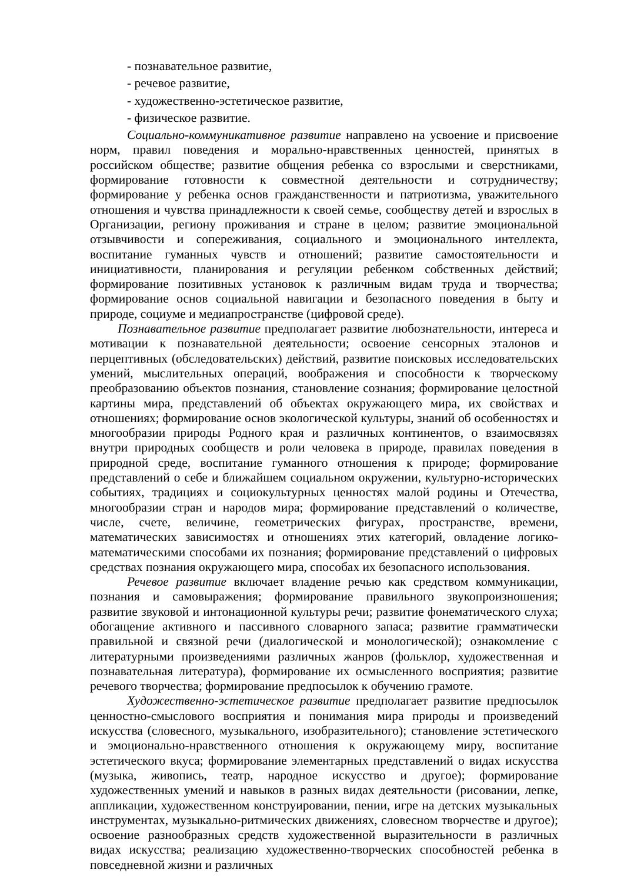- познавательное развитие,
- речевое развитие,
- художественно-эстетическое развитие,
- физическое развитие.
Социально-коммуникативное развитие направлено на усвоение и присвоение норм, правил поведения и морально-нравственных ценностей, принятых в российском обществе; развитие общения ребенка со взрослыми и сверстниками, формирование готовности к совместной деятельности и сотрудничеству; формирование у ребенка основ гражданственности и патриотизма, уважительного отношения и чувства принадлежности к своей семье, сообществу детей и взрослых в Организации, региону проживания и стране в целом; развитие эмоциональной отзывчивости и сопереживания, социального и эмоционального интеллекта, воспитание гуманных чувств и отношений; развитие самостоятельности и инициативности, планирования и регуляции ребенком собственных действий; формирование позитивных установок к различным видам труда и творчества; формирование основ социальной навигации и безопасного поведения в быту и природе, социуме и медиапространстве (цифровой среде).
Познавательное развитие предполагает развитие любознательности, интереса и мотивации к познавательной деятельности; освоение сенсорных эталонов и перцептивных (обследовательских) действий, развитие поисковых исследовательских умений, мыслительных операций, воображения и способности к творческому преобразованию объектов познания, становление сознания; формирование целостной картины мира, представлений об объектах окружающего мира, их свойствах и отношениях; формирование основ экологической культуры, знаний об особенностях и многообразии природы Родного края и различных континентов, о взаимосвязях внутри природных сообществ и роли человека в природе, правилах поведения в природной среде, воспитание гуманного отношения к природе; формирование представлений о себе и ближайшем социальном окружении, культурно-исторических событиях, традициях и социокультурных ценностях малой родины и Отечества, многообразии стран и народов мира; формирование представлений о количестве, числе, счете, величине, геометрических фигурах, пространстве, времени, математических зависимостях и отношениях этих категорий, овладение логико-математическими способами их познания; формирование представлений о цифровых средствах познания окружающего мира, способах их безопасного использования.
Речевое развитие включает владение речью как средством коммуникации, познания и самовыражения; формирование правильного звукопроизношения; развитие звуковой и интонационной культуры речи; развитие фонематического слуха; обогащение активного и пассивного словарного запаса; развитие грамматически правильной и связной речи (диалогической и монологической); ознакомление с литературными произведениями различных жанров (фольклор, художественная и познавательная литература), формирование их осмысленного восприятия; развитие речевого творчества; формирование предпосылок к обучению грамоте.
Художественно-эстетическое развитие предполагает развитие предпосылок ценностно-смыслового восприятия и понимания мира природы и произведений искусства (словесного, музыкального, изобразительного); становление эстетического и эмоционально-нравственного отношения к окружающему миру, воспитание эстетического вкуса; формирование элементарных представлений о видах искусства (музыка, живопись, театр, народное искусство и другое); формирование художественных умений и навыков в разных видах деятельности (рисовании, лепке, аппликации, художественном конструировании, пении, игре на детских музыкальных инструментах, музыкально-ритмических движениях, словесном творчестве и другое); освоение разнообразных средств художественной выразительности в различных видах искусства; реализацию художественно-творческих способностей ребенка в повседневной жизни и различных